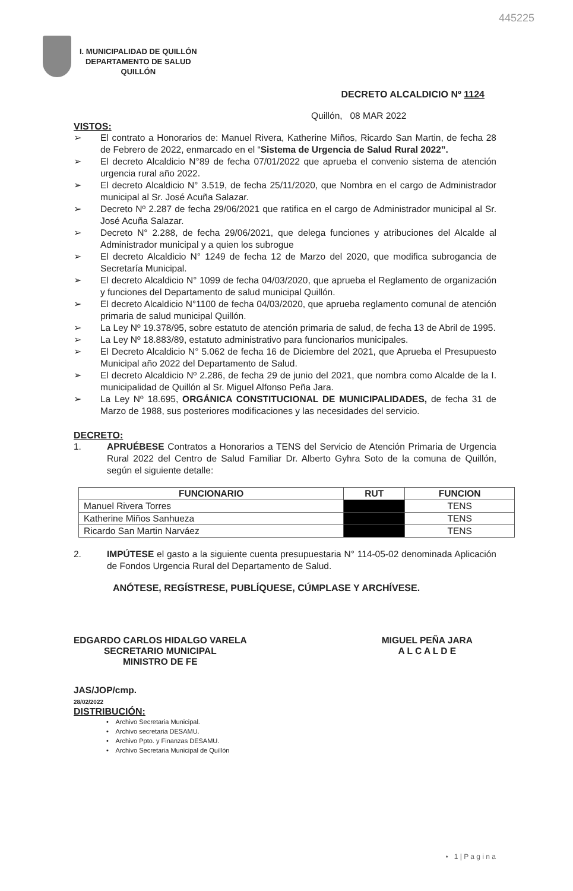445225
I. MUNICIPALIDAD DE QUILLÓN
DEPARTAMENTO DE SALUD
QUILLÓN
DECRETO ALCALDICIO Nº 1124
Quillón, 08 MAR 2022
VISTOS:
➢ El contrato a Honorarios de: Manuel Rivera, Katherine Miños, Ricardo San Martin, de fecha 28 de Febrero de 2022, enmarcado en el “Sistema de Urgencia de Salud Rural 2022”.
➢ El decreto Alcaldicio N°89 de fecha 07/01/2022 que aprueba el convenio sistema de atención urgencia rural año 2022.
➢ El decreto Alcaldicio N° 3.519, de fecha 25/11/2020, que Nombra en el cargo de Administrador municipal al Sr. José Acuña Salazar.
➢ Decreto Nº 2.287 de fecha 29/06/2021 que ratifica en el cargo de Administrador municipal al Sr. José Acuña Salazar.
➢ Decreto N° 2.288, de fecha 29/06/2021, que delega funciones y atribuciones del Alcalde al Administrador municipal y a quien los subrogue
➢ El decreto Alcaldicio N° 1249 de fecha 12 de Marzo del 2020, que modifica subrogancia de Secretaría Municipal.
➢ El decreto Alcaldicio N° 1099 de fecha 04/03/2020, que aprueba el Reglamento de organización y funciones del Departamento de salud municipal Quillón.
➢ El decreto Alcaldicio N°1100 de fecha 04/03/2020, que aprueba reglamento comunal de atención primaria de salud municipal Quillón.
➢ La Ley Nº 19.378/95, sobre estatuto de atención primaria de salud, de fecha 13 de Abril de 1995.
➢ La Ley Nº 18.883/89, estatuto administrativo para funcionarios municipales.
➢ El Decreto Alcaldicio N° 5.062 de fecha 16 de Diciembre del 2021, que Aprueba el Presupuesto Municipal año 2022 del Departamento de Salud.
➢ El decreto Alcaldicio Nº 2.286, de fecha 29 de junio del 2021, que nombra como Alcalde de la I. municipalidad de Quillón al Sr. Miguel Alfonso Peña Jara.
➢ La Ley Nº 18.695, ORGÁNICA CONSTITUCIONAL DE MUNICIPALIDADES, de fecha 31 de Marzo de 1988, sus posteriores modificaciones y las necesidades del servicio.
DECRETO:
1. APRUÉBESE Contratos a Honorarios a TENS del Servicio de Atención Primaria de Urgencia Rural 2022 del Centro de Salud Familiar Dr. Alberto Gyhra Soto de la comuna de Quillón, según el siguiente detalle:
| FUNCIONARIO | RUT | FUNCION |
| --- | --- | --- |
| Manuel Rivera Torres | | TENS |
| Katherine Miños Sanhueza | | TENS |
| Ricardo San Martin Narváez | | TENS |
2. IMPÚTESE el gasto a la siguiente cuenta presupuestaria N° 114-05-02 denominada Aplicación de Fondos Urgencia Rural del Departamento de Salud.
ANÓTESE, REGÍSTRESE, PUBLÍQUESE, CÚMPLASE Y ARCHÍVESE.
EDGARDO CARLOS HIDALGO VARELA
SECRETARIO MUNICIPAL
MINISTRO DE FE
MIGUEL PEÑA JARA
A L C A L D E
JAS/JOP/cmp.
28/02/2022
DISTRIBUCIÓN:
• Archivo Secretaria Municipal.
• Archivo secretaria DESAMU.
• Archivo Ppto. y Finanzas DESAMU.
• Archivo Secretaria Municipal de Quillón
• 1 | P a g i n a